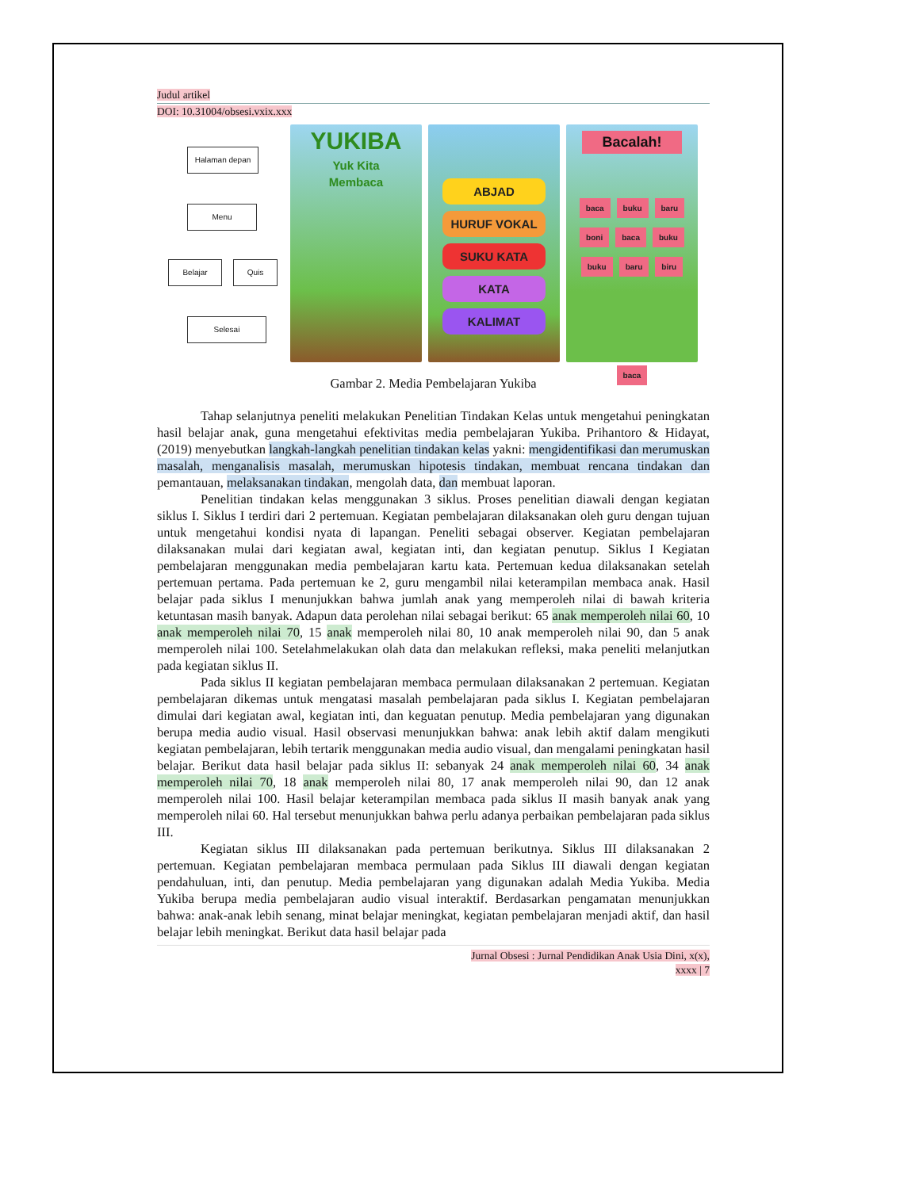Judul artikel
DOI: 10.31004/obsesi.vxix.xxx
Halaman depan
Menu
Belajar Quis
Selesai
YUKIBA
Yuk Kita
Membaca
ABJAD
HURUF VOKAL
SUKU KATA
KATA
KALIMAT
Bacalah!
baca buku baru
boni baca buku
buku baru biru
baca
Gambar 2. Media Pembelajaran Yukiba
Tahap selanjutnya peneliti melakukan Penelitian Tindakan Kelas untuk mengetahui peningkatan hasil belajar anak, guna mengetahui efektivitas media pembelajaran Yukiba. Prihantoro & Hidayat, (2019) menyebutkan langkah-langkah penelitian tindakan kelas yakni: mengidentifikasi dan merumuskan masalah, menganalisis masalah, merumuskan hipotesis tindakan, membuat rencana tindakan dan pemantauan, melaksanakan tindakan, mengolah data, dan membuat laporan.
Penelitian tindakan kelas menggunakan 3 siklus. Proses penelitian diawali dengan kegiatan siklus I. Siklus I terdiri dari 2 pertemuan. Kegiatan pembelajaran dilaksanakan oleh guru dengan tujuan untuk mengetahui kondisi nyata di lapangan. Peneliti sebagai observer. Kegiatan pembelajaran dilaksanakan mulai dari kegiatan awal, kegiatan inti, dan kegiatan penutup. Siklus I Kegiatan pembelajaran menggunakan media pembelajaran kartu kata. Pertemuan kedua dilaksanakan setelah pertemuan pertama. Pada pertemuan ke 2, guru mengambil nilai keterampilan membaca anak. Hasil belajar pada siklus I menunjukkan bahwa jumlah anak yang memperoleh nilai di bawah kriteria ketuntasan masih banyak. Adapun data perolehan nilai sebagai berikut: 65 anak memperoleh nilai 60, 10 anak memperoleh nilai 70, 15 anak memperoleh nilai 80, 10 anak memperoleh nilai 90, dan 5 anak memperoleh nilai 100. Setelahmelakukan olah data dan melakukan refleksi, maka peneliti melanjutkan pada kegiatan siklus II.
Pada siklus II kegiatan pembelajaran membaca permulaan dilaksanakan 2 pertemuan. Kegiatan pembelajaran dikemas untuk mengatasi masalah pembelajaran pada siklus I. Kegiatan pembelajaran dimulai dari kegiatan awal, kegiatan inti, dan keguatan penutup. Media pembelajaran yang digunakan berupa media audio visual. Hasil observasi menunjukkan bahwa: anak lebih aktif dalam mengikuti kegiatan pembelajaran, lebih tertarik menggunakan media audio visual, dan mengalami peningkatan hasil belajar. Berikut data hasil belajar pada siklus II: sebanyak 24 anak memperoleh nilai 60, 34 anak memperoleh nilai 70, 18 anak memperoleh nilai 80, 17 anak memperoleh nilai 90, dan 12 anak memperoleh nilai 100. Hasil belajar keterampilan membaca pada siklus II masih banyak anak yang memperoleh nilai 60. Hal tersebut menunjukkan bahwa perlu adanya perbaikan pembelajaran pada siklus III.
Kegiatan siklus III dilaksanakan pada pertemuan berikutnya. Siklus III dilaksanakan 2 pertemuan. Kegiatan pembelajaran membaca permulaan pada Siklus III diawali dengan kegiatan pendahuluan, inti, dan penutup. Media pembelajaran yang digunakan adalah Media Yukiba. Media Yukiba berupa media pembelajaran audio visual interaktif. Berdasarkan pengamatan menunjukkan bahwa: anak-anak lebih senang, minat belajar meningkat, kegiatan pembelajaran menjadi aktif, dan hasil belajar lebih meningkat. Berikut data hasil belajar pada
Jurnal Obsesi : Jurnal Pendidikan Anak Usia Dini, x(x),
xxxx | 7